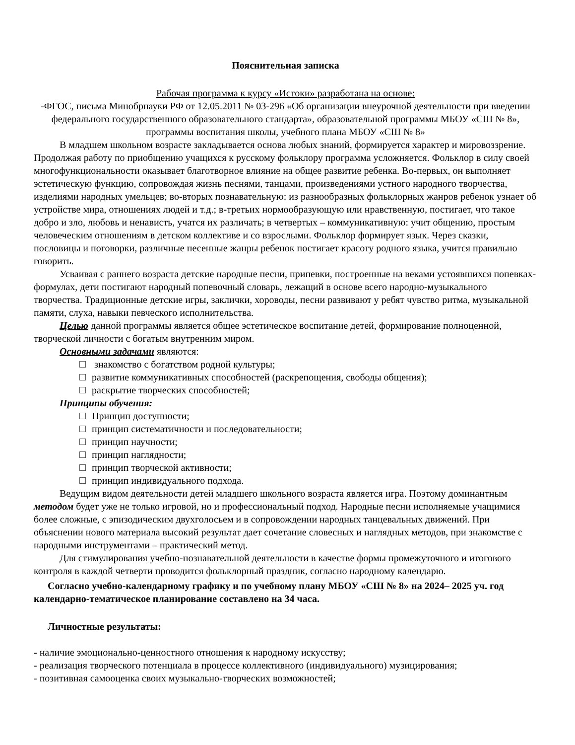Пояснительная записка
Рабочая программа к курсу «Истоки» разработана на основе:
-ФГОС, письма Минобрнауки РФ от 12.05.2011 № 03-296 «Об организации внеурочной деятельности при введении федерального государственного образовательного стандарта», образовательной программы МБОУ «СШ № 8», программы воспитания школы, учебного плана МБОУ «СШ № 8»
В младшем школьном возрасте закладывается основа любых знаний, формируется характер и мировоззрение. Продолжая работу по приобщению учащихся к русскому фольклору программа усложняется. Фольклор в силу своей многофункциональности оказывает благотворное влияние на общее развитие ребенка. Во-первых, он выполняет эстетическую функцию, сопровождая жизнь песнями, танцами, произведениями устного народного творчества, изделиями народных умельцев; во-вторых познавательную: из разнообразных фольклорных жанров ребенок узнает об устройстве мира, отношениях людей и т.д.; в-третьих нормообразующую или нравственную, постигает, что такое добро и зло, любовь и ненависть, учатся их различать; в четвертых – коммуникативную: учит общению, простым человеческим отношениям в детском коллективе и со взрослыми. Фольклор формирует язык. Через сказки, пословицы и поговорки, различные песенные жанры ребенок постигает красоту родного языка, учится правильно говорить.
Усваивая с раннего возраста детские народные песни, припевки, построенные на веками устоявшихся попевках-формулах, дети постигают народный попевочный словарь, лежащий в основе всего народно-музыкального творчества. Традиционные детские игры, заклички, хороводы, песни развивают у ребят чувство ритма, музыкальной памяти, слуха, навыки певческого исполнительства.
Целью данной программы является общее эстетическое воспитание детей, формирование полноценной, творческой личности с богатым внутренним миром.
Основными задачами являются:
знакомство с богатством родной культуры;
развитие коммуникативных способностей (раскрепощения, свободы общения);
раскрытие творческих способностей;
Принципы обучения:
Принцип доступности;
принцип систематичности и последовательности;
принцип научности;
принцип наглядности;
принцип творческой активности;
принцип индивидуального подхода.
Ведущим видом деятельности детей младшего школьного возраста является игра. Поэтому доминантным методом будет уже не только игровой, но и профессиональный подход. Народные песни исполняемые учащимися более сложные, с эпизодическим двухголосьем и в сопровождении народных танцевальных движений. При объяснении нового материала высокий результат дает сочетание словесных и наглядных методов, при знакомстве с народными инструментами – практический метод.
Для стимулирования учебно-познавательной деятельности в качестве формы промежуточного и итогового контроля в каждой четверти проводится фольклорный праздник, согласно народному календарю.
Согласно учебно-календарному графику и по учебному плану МБОУ «СШ № 8» на 2024– 2025 уч. год календарно-тематическое планирование составлено на 34 часа.
Личностные результаты:
- наличие эмоционально-ценностного отношения к народному искусству;
- реализация творческого потенциала в процессе коллективного (индивидуального) музицирования;
- позитивная самооценка своих музыкально-творческих возможностей;